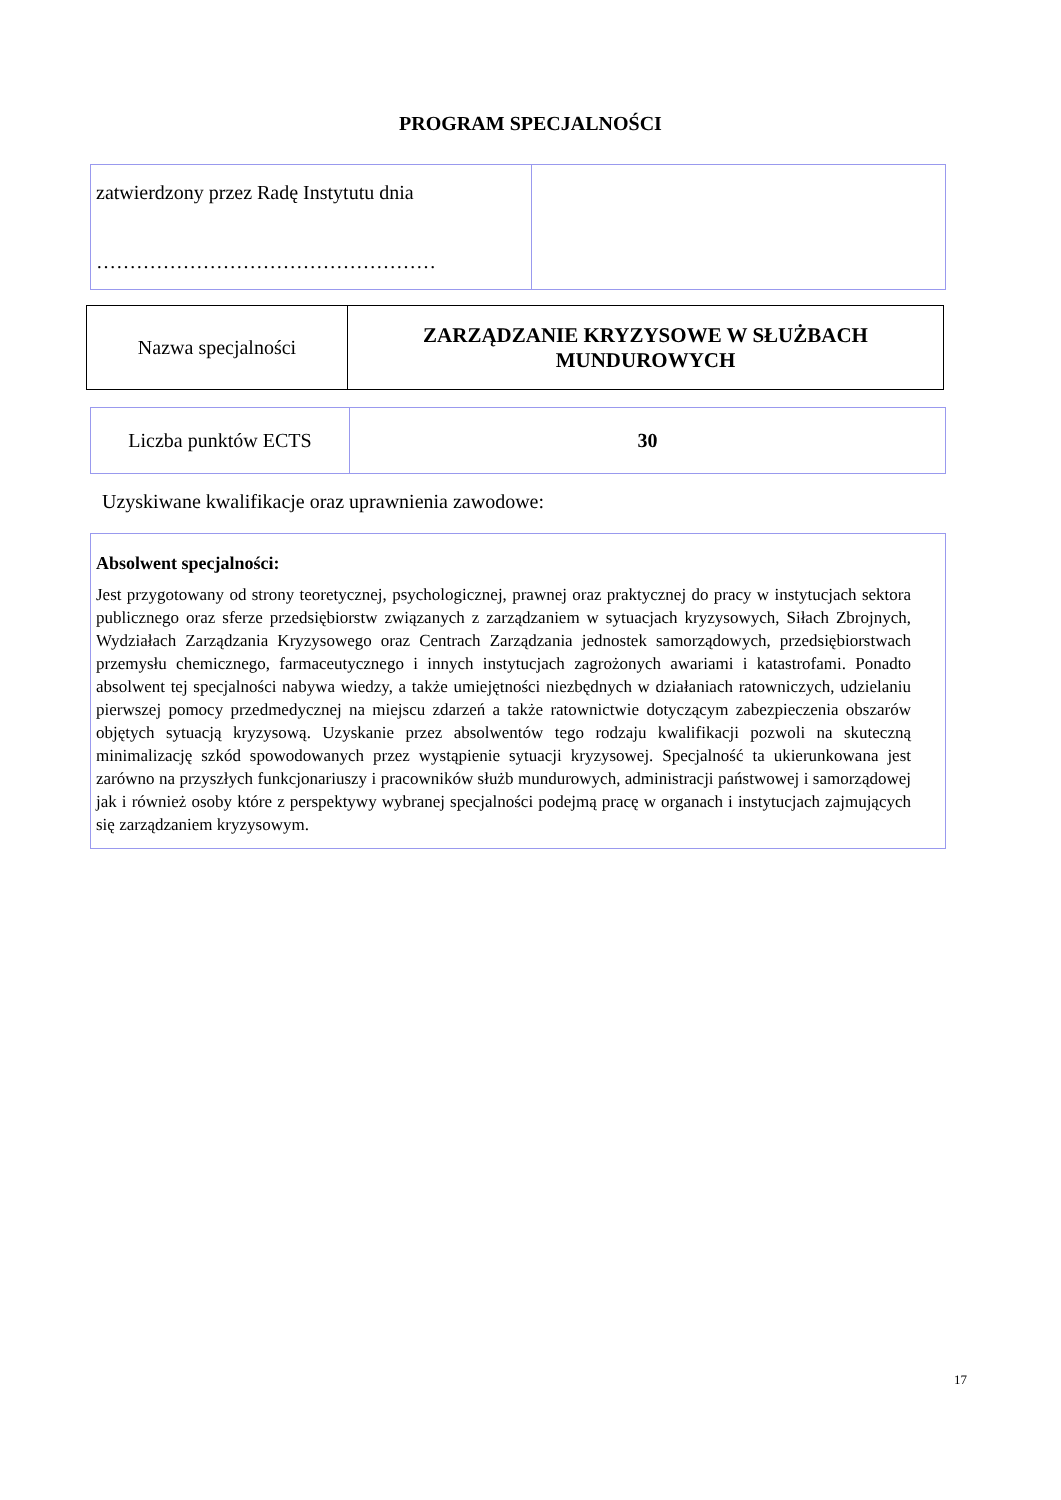PROGRAM SPECJALNOŚCI
| zatwierdzony przez Radę Instytutu dnia …………………………………………… | |
| Nazwa specjalności | ZARZĄDZANIE KRYZYSOWE W SŁUŻBACH MUNDUROWYCH |
| Liczba punktów ECTS | 30 |
Uzyskiwane kwalifikacje oraz uprawnienia zawodowe:
| Absolwent specjalności: Jest przygotowany od strony teoretycznej, psychologicznej, prawnej oraz praktycznej do pracy w instytucjach sektora publicznego oraz sferze przedsiębiorstw związanych z zarządzaniem w sytuacjach kryzysowych, Siłach Zbrojnych, Wydziałach Zarządzania Kryzysowego oraz Centrach Zarządzania jednostek samorządowych, przedsiębiorstwach przemysłu chemicznego, farmaceutycznego i innych instytucjach zagrożonych awariami i katastrofami. Ponadto absolwent tej specjalności nabywa wiedzy, a także umiejętności niezbędnych w działaniach ratowniczych, udzielaniu pierwszej pomocy przedmedycznej na miejscu zdarzeń a także ratownictwie dotyczącym zabezpieczenia obszarów objętych sytuacją kryzysową. Uzyskanie przez absolwentów tego rodzaju kwalifikacji pozwoli na skuteczną minimalizację szkód spowodowanych przez wystąpienie sytuacji kryzysowej. Specjalność ta ukierunkowana jest zarówno na przyszłych funkcjonariuszy i pracowników służb mundurowych, administracji państwowej i samorządowej jak i również osoby które z perspektywy wybranej specjalności podejmą pracę w organach i instytucjach zajmujących się zarządzaniem kryzysowym. |
17